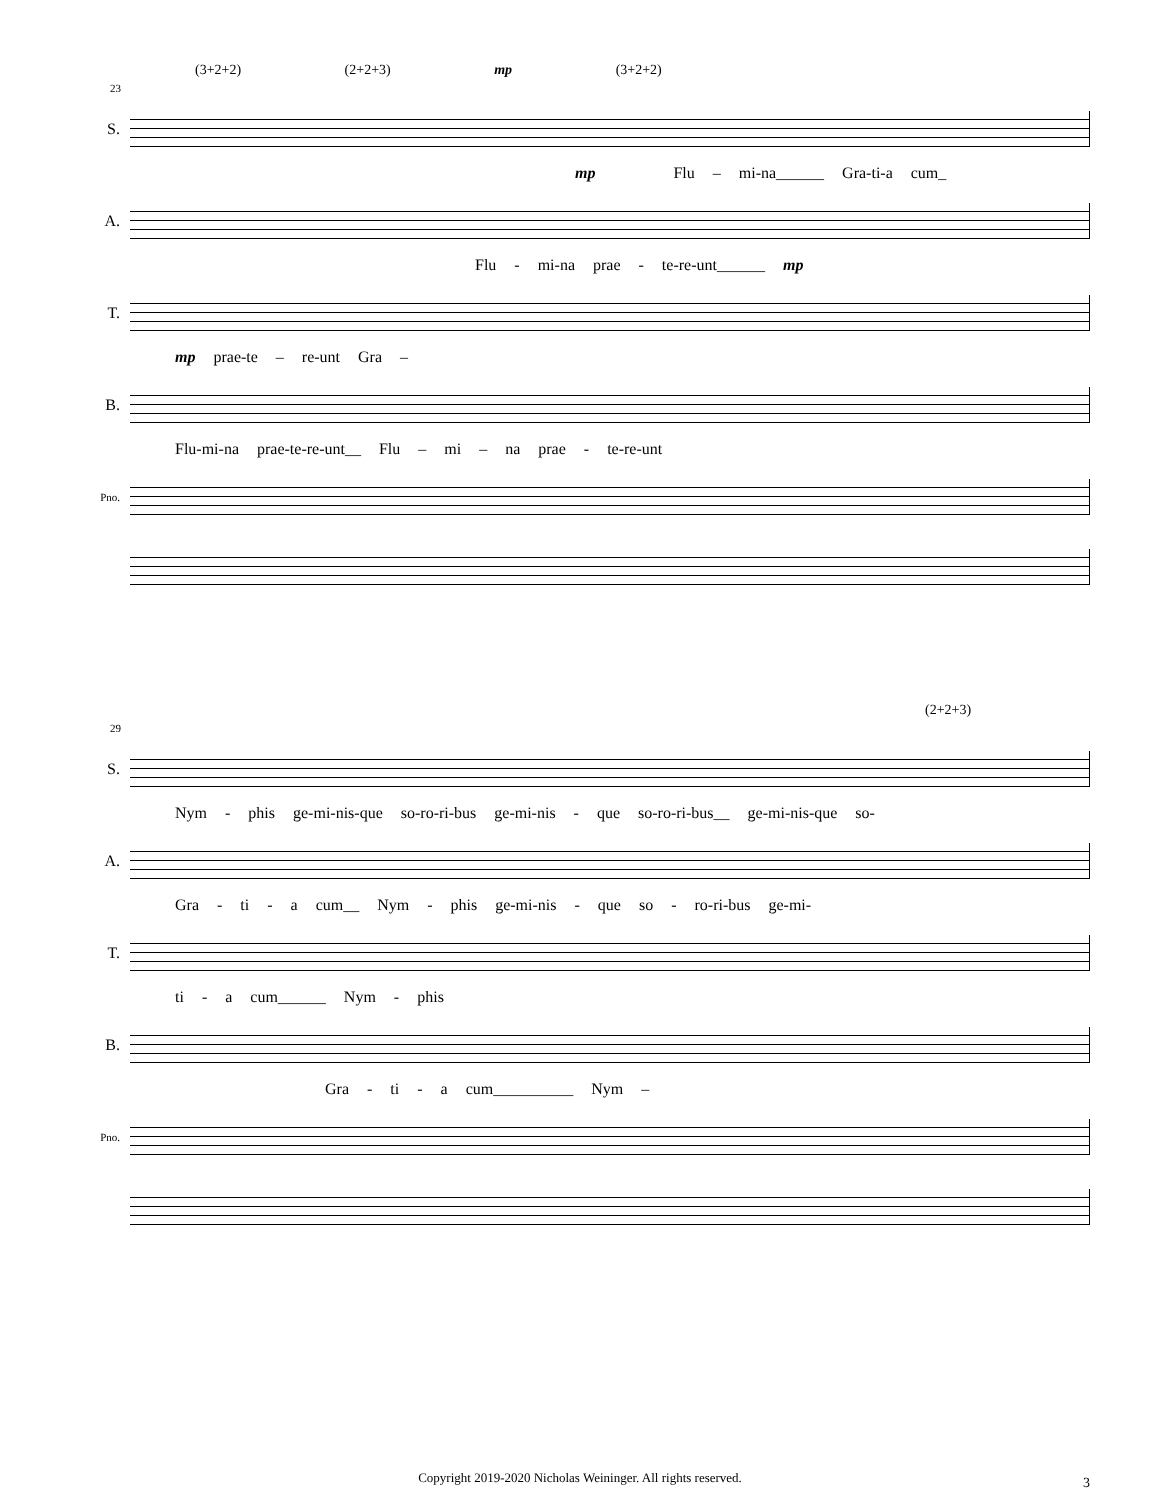(3+2+2) (2+2+3) mp (3+2+2)
23
S.
mp Flu – mi-na______ Gra-ti-a cum_
A.
Flu - mi-na prae - te-re-unt______ mp
T.
mp prae-te – re-unt Gra –
B.
Flu-mi-na prae-te-re-unt__ Flu – mi – na prae - te-re-unt
Pno.
(2+2+3)
29
S.
Nym - phis ge-mi-nis-que so-ro-ri-bus ge-mi-nis - que so-ro-ri-bus__ ge-mi-nis-que so-
A.
Gra - ti - a cum__ Nym - phis ge-mi-nis - que so - ro-ri-bus ge-mi-
T.
ti - a cum______ Nym - phis
B.
Gra - ti - a cum__________ Nym –
Pno.
Copyright 2019-2020 Nicholas Weininger. All rights reserved.
3